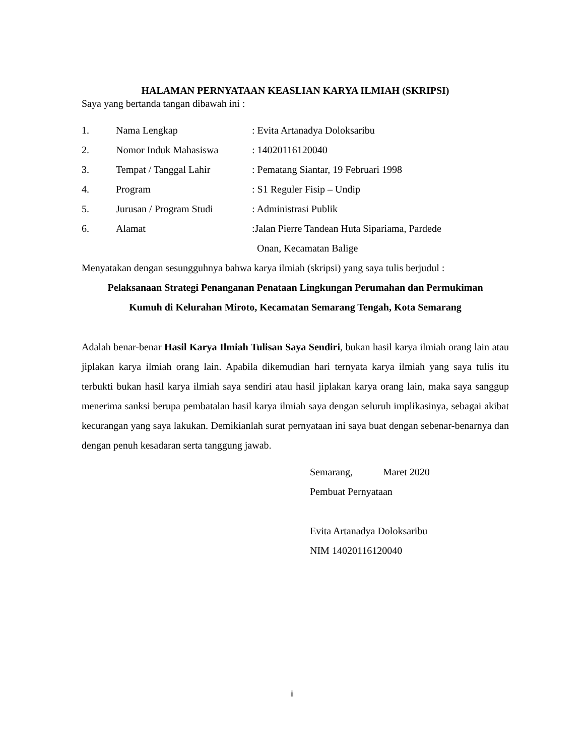HALAMAN PERNYATAAN KEASLIAN KARYA ILMIAH (SKRIPSI)
Saya yang bertanda tangan dibawah ini :
| 1. | Nama Lengkap | : Evita Artanadya Doloksaribu |
| 2. | Nomor Induk Mahasiswa | : 14020116120040 |
| 3. | Tempat / Tanggal Lahir | : Pematang Siantar, 19 Februari 1998 |
| 4. | Program | : S1 Reguler Fisip – Undip |
| 5. | Jurusan / Program Studi | : Administrasi Publik |
| 6. | Alamat | :Jalan Pierre Tandean Huta Sipariama, Pardede Onan, Kecamatan Balige |
Menyatakan dengan sesungguhnya bahwa karya ilmiah (skripsi) yang saya tulis berjudul :
Pelaksanaan Strategi Penanganan Penataan Lingkungan Perumahan dan Permukiman
Kumuh di Kelurahan Miroto, Kecamatan Semarang Tengah, Kota Semarang
Adalah benar-benar Hasil Karya Ilmiah Tulisan Saya Sendiri, bukan hasil karya ilmiah orang lain atau jiplakan karya ilmiah orang lain. Apabila dikemudian hari ternyata karya ilmiah yang saya tulis itu terbukti bukan hasil karya ilmiah saya sendiri atau hasil jiplakan karya orang lain, maka saya sanggup menerima sanksi berupa pembatalan hasil karya ilmiah saya dengan seluruh implikasinya, sebagai akibat kecurangan yang saya lakukan. Demikianlah surat pernyataan ini saya buat dengan sebenar-benarnya dan dengan penuh kesadaran serta tanggung jawab.
Semarang, Maret 2020
Pembuat Pernyataan
Evita Artanadya Doloksaribu
NIM 14020116120040
ii